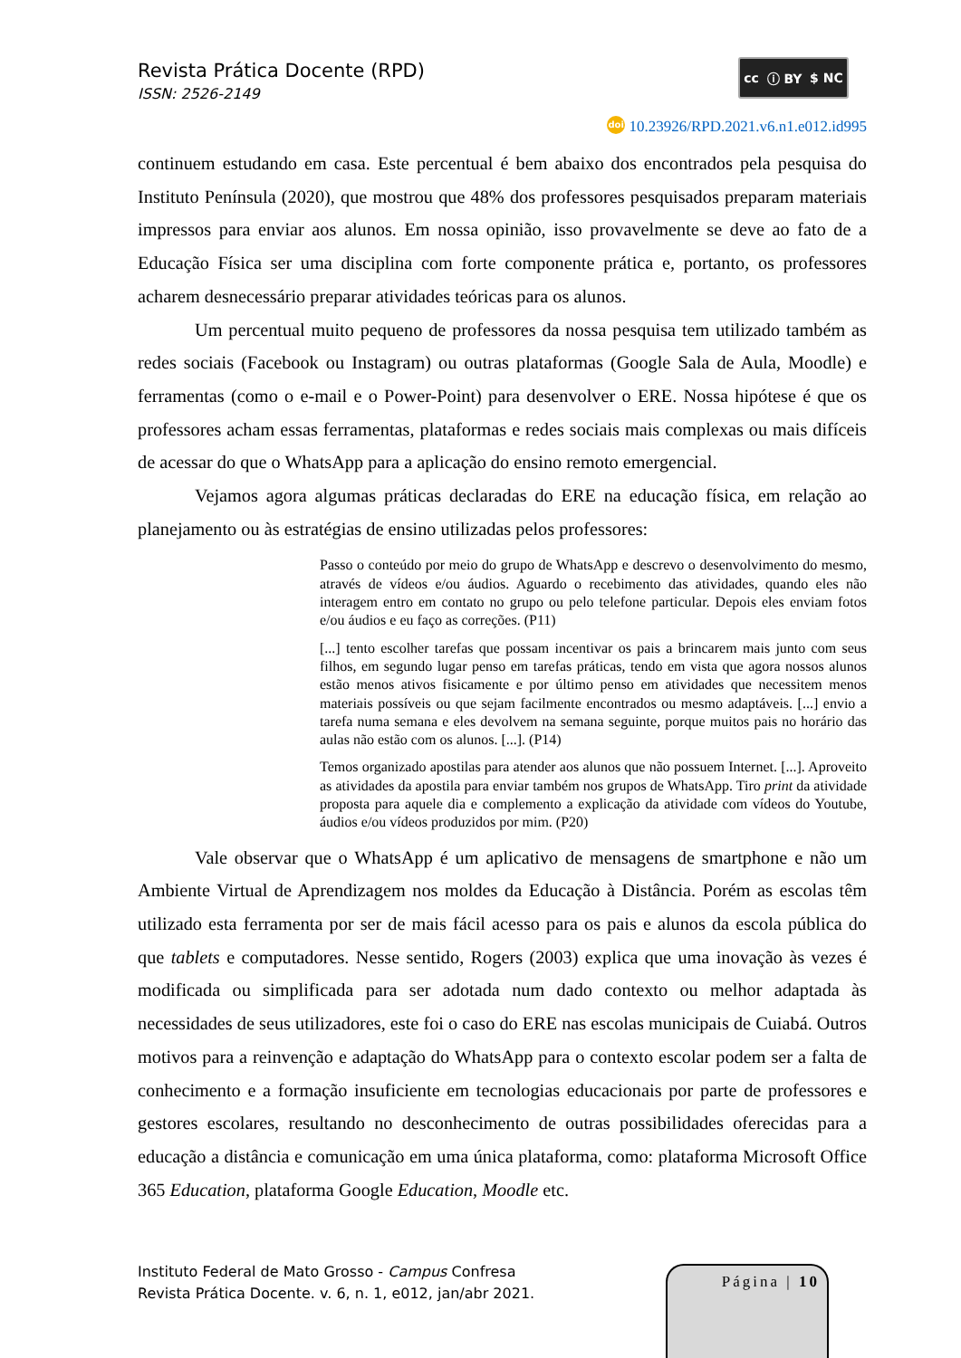Revista Prática Docente (RPD)
ISSN: 2526-2149
cc ⓘ BY $ NC
doi 10.23926/RPD.2021.v6.n1.e012.id995
continuem estudando em casa. Este percentual é bem abaixo dos encontrados pela pesquisa do Instituto Península (2020), que mostrou que 48% dos professores pesquisados preparam materiais impressos para enviar aos alunos. Em nossa opinião, isso provavelmente se deve ao fato de a Educação Física ser uma disciplina com forte componente prática e, portanto, os professores acharem desnecessário preparar atividades teóricas para os alunos.
Um percentual muito pequeno de professores da nossa pesquisa tem utilizado também as redes sociais (Facebook ou Instagram) ou outras plataformas (Google Sala de Aula, Moodle) e ferramentas (como o e-mail e o Power-Point) para desenvolver o ERE. Nossa hipótese é que os professores acham essas ferramentas, plataformas e redes sociais mais complexas ou mais difíceis de acessar do que o WhatsApp para a aplicação do ensino remoto emergencial.
Vejamos agora algumas práticas declaradas do ERE na educação física, em relação ao planejamento ou às estratégias de ensino utilizadas pelos professores:
Passo o conteúdo por meio do grupo de WhatsApp e descrevo o desenvolvimento do mesmo, através de vídeos e/ou áudios. Aguardo o recebimento das atividades, quando eles não interagem entro em contato no grupo ou pelo telefone particular. Depois eles enviam fotos e/ou áudios e eu faço as correções. (P11)
[...] tento escolher tarefas que possam incentivar os pais a brincarem mais junto com seus filhos, em segundo lugar penso em tarefas práticas, tendo em vista que agora nossos alunos estão menos ativos fisicamente e por último penso em atividades que necessitem menos materiais possíveis ou que sejam facilmente encontrados ou mesmo adaptáveis. [...] envio a tarefa numa semana e eles devolvem na semana seguinte, porque muitos pais no horário das aulas não estão com os alunos. [...]. (P14)
Temos organizado apostilas para atender aos alunos que não possuem Internet. [...]. Aproveito as atividades da apostila para enviar também nos grupos de WhatsApp. Tiro print da atividade proposta para aquele dia e complemento a explicação da atividade com vídeos do Youtube, áudios e/ou vídeos produzidos por mim. (P20)
Vale observar que o WhatsApp é um aplicativo de mensagens de smartphone e não um Ambiente Virtual de Aprendizagem nos moldes da Educação à Distância. Porém as escolas têm utilizado esta ferramenta por ser de mais fácil acesso para os pais e alunos da escola pública do que tablets e computadores. Nesse sentido, Rogers (2003) explica que uma inovação às vezes é modificada ou simplificada para ser adotada num dado contexto ou melhor adaptada às necessidades de seus utilizadores, este foi o caso do ERE nas escolas municipais de Cuiabá. Outros motivos para a reinvenção e adaptação do WhatsApp para o contexto escolar podem ser a falta de conhecimento e a formação insuficiente em tecnologias educacionais por parte de professores e gestores escolares, resultando no desconhecimento de outras possibilidades oferecidas para a educação a distância e comunicação em uma única plataforma, como: plataforma Microsoft Office 365 Education, plataforma Google Education, Moodle etc.
Instituto Federal de Mato Grosso - Campus Confresa
Revista Prática Docente. v. 6, n. 1, e012, jan/abr 2021.
Página | 10